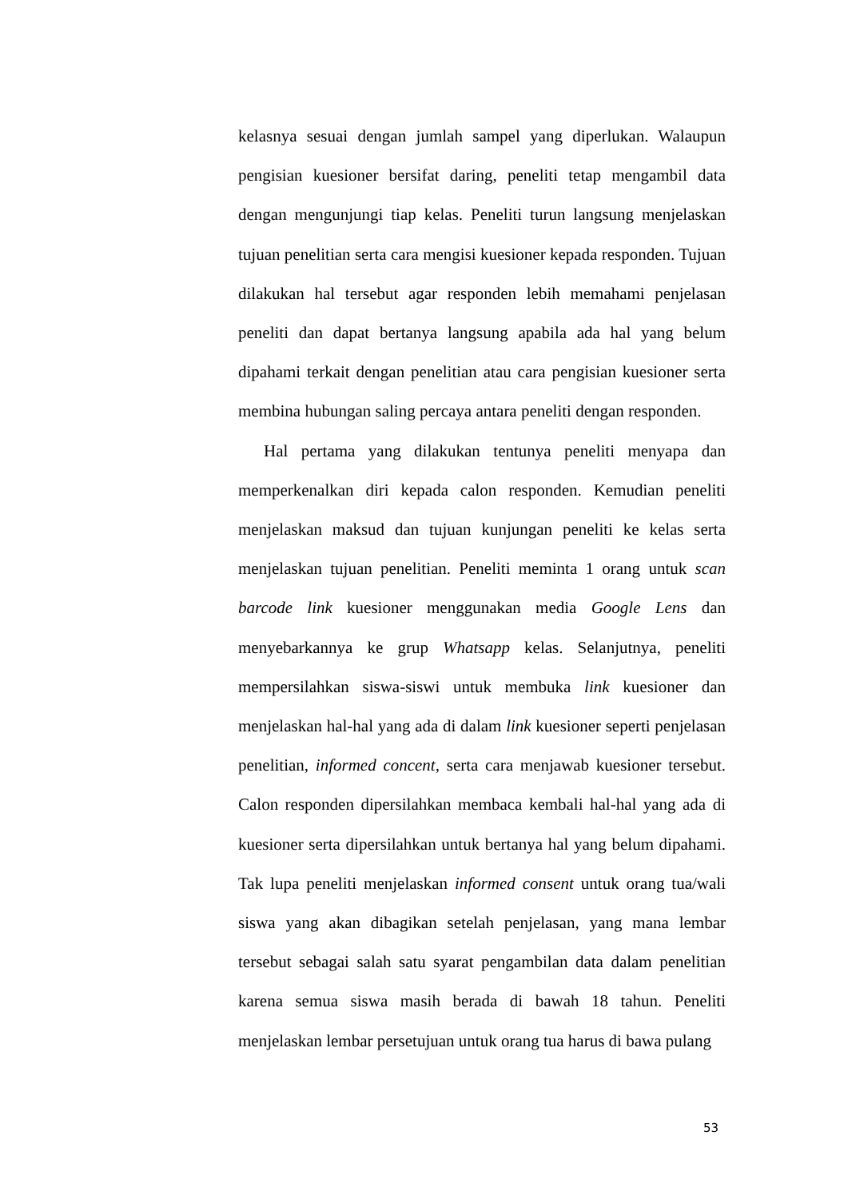kelasnya sesuai dengan jumlah sampel yang diperlukan. Walaupun pengisian kuesioner bersifat daring, peneliti tetap mengambil data dengan mengunjungi tiap kelas. Peneliti turun langsung menjelaskan tujuan penelitian serta cara mengisi kuesioner kepada responden. Tujuan dilakukan hal tersebut agar responden lebih memahami penjelasan peneliti dan dapat bertanya langsung apabila ada hal yang belum dipahami terkait dengan penelitian atau cara pengisian kuesioner serta membina hubungan saling percaya antara peneliti dengan responden.
Hal pertama yang dilakukan tentunya peneliti menyapa dan memperkenalkan diri kepada calon responden. Kemudian peneliti menjelaskan maksud dan tujuan kunjungan peneliti ke kelas serta menjelaskan tujuan penelitian. Peneliti meminta 1 orang untuk scan barcode link kuesioner menggunakan media Google Lens dan menyebarkannya ke grup Whatsapp kelas. Selanjutnya, peneliti mempersilahkan siswa-siswi untuk membuka link kuesioner dan menjelaskan hal-hal yang ada di dalam link kuesioner seperti penjelasan penelitian, informed concent, serta cara menjawab kuesioner tersebut. Calon responden dipersilahkan membaca kembali hal-hal yang ada di kuesioner serta dipersilahkan untuk bertanya hal yang belum dipahami. Tak lupa peneliti menjelaskan informed consent untuk orang tua/wali siswa yang akan dibagikan setelah penjelasan, yang mana lembar tersebut sebagai salah satu syarat pengambilan data dalam penelitian karena semua siswa masih berada di bawah 18 tahun. Peneliti menjelaskan lembar persetujuan untuk orang tua harus di bawa pulang
53